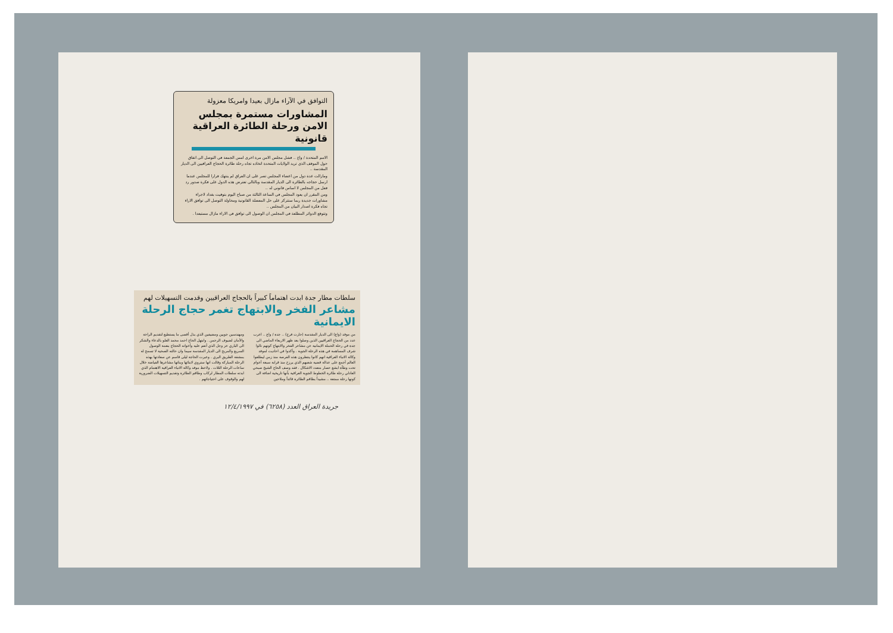التوافق في الآراء مازال بعيدا وامريكا معزولة
المشاورات مستمرة بمجلس الامن ورحلة الطائرة العراقية قانونية
الامم المتحدة / واع .. فشل مجلس الامن مرة اخرى امس الجمعة في التوصل الى اتفاق حول الموقف الذي تريد الولايات المتحدة اتخاذه تجاه رحلة طائرة الحجاج العراقيين الى الديار المقدسة ..
ومازالت عدة دول من اعضاء المجلس تصر على ان العراق لم ينتهك قرارا للمجلس عندما ارسل حجاجه بالطائرة الى الديار المقدسة وبالتالي تعترض هذه الدول على فكرة صدور رد فعل من المجلس لا اساس قانوني له ..
ومن المقرر ان يعود المجلس في الساعة الثالثة من صباح اليوم بتوقيت بغداد لاجراء مشاورات جديدة ربما ستتركز على حل المعضلة القانونية ومحاولة التوصل الى توافق الاراء تجاه فكرة اصدار البيان من المجلس ..
وتتوقع الدوائر المطلعة في المجلس ان الوصول الى توافق في الاراء مازال مستبعدا .
سلطات مطار جدة ابدت اهتماماً كبيراً بالحجاج العراقيين وقدمت التسهيلات لهم
مشاعر الفخر والابتهاج تغمر حجاج الرحلة الايمانية
من موفد (واع) الى الديار المقدسة (حارث فرج) .. جدة / واع .. اعرب عدد من الحجاج العراقيين الذين وصلوا بعد ظهر الاربعاء الماضي الى جدة في رحلة الحملة الايمانية عن مشاعر الفخر والابتهاج كونهم نالوا شرف المساهمة في هذه الرحلة الجوية . وأكدوا في احاديث لموفد وكالة الانباء العراقية انهم كانوا ينتظرون هذه الفرصة منذ زمن ليطلعوا العالم أجمع على عدالة قضية شعبهم الذي يرزح منذ قرابة سبعة أعوام تحت وطأة ابشع حصار متعدد الاشكال . فقد وصف الحاج الشيخ صبحي العادلي رحلة طائرة الخطوط الجوية العراقية بأنها تاريخية اضافة الى كونها رحلة ممتعة .. مشيداً بطاقم الطائرة قائداً وملاحين
ومهندسين جويين ومضيفين الذي بذل أقصى ما يستطيع لتقديم الراحة والأمان لضيوف الرحمن . وابتهل الحاج احمد محمد العلو بالدعاء والشكر الى الباري عز وجل الذي أنعم عليه وأخوانه الحجاج بنعمة الوصول السريع والمريح الى الديار المقدسة سيما وان حالته الصحية لا تسمح له بمشقة الطريق البري . وعبرت الحاجة ليلى قاسم عن سعادتها بهذه الرحلة المباركة وقالت انها ستروي لابنائها وبناتها مشاعرها الفياضة خلال ساعات الرحلة الثلاث . ولاحظ موفد وكالة الانباء العراقية الاهتمام الذي ابدته سلطات المطار لركاب وطاقم الطائرة وتقديم التسهيلات الضرورية لهم والوقوف على احتياجاتهم .
جريدة العراق العدد (٦٢٥٨) في ١٢/٤/١٩٩٧